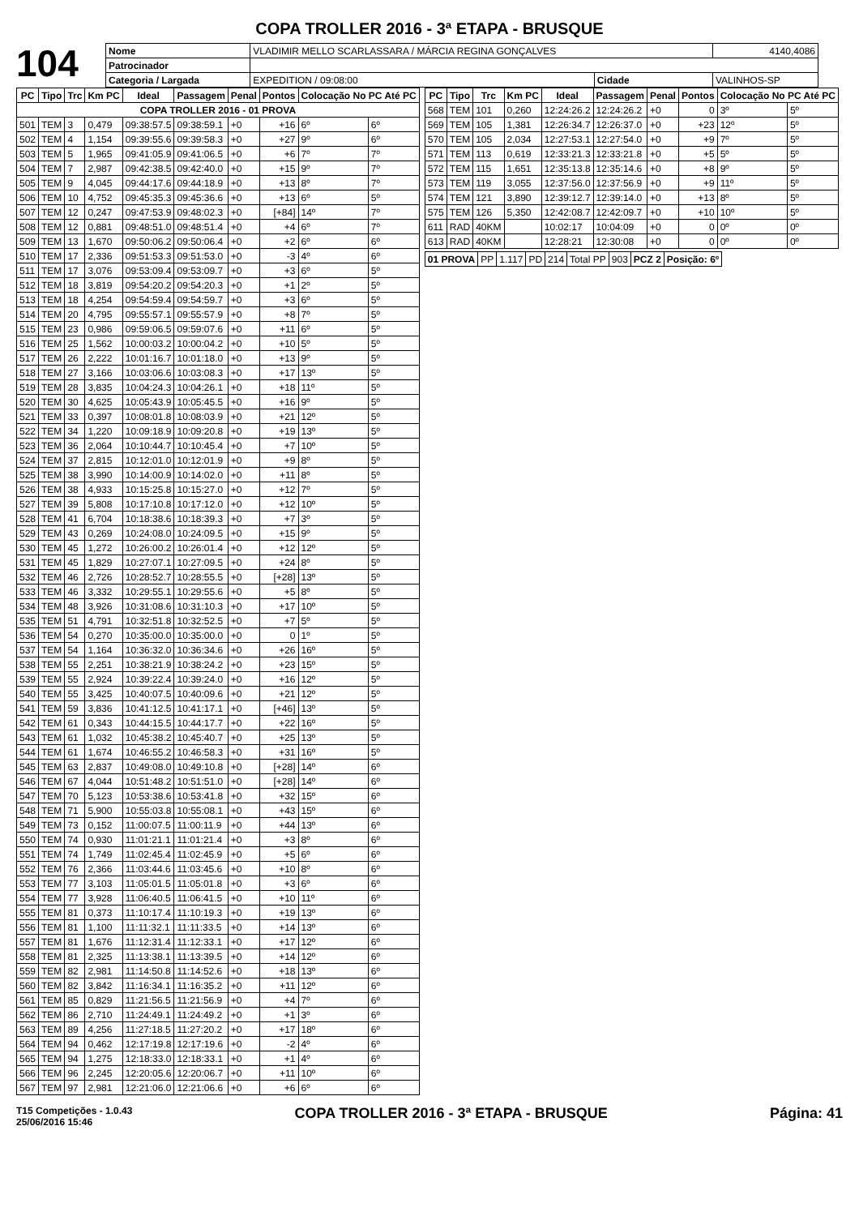COPA TROLLER 2016 - 3ª ETAPA - BRUSQUE
104
| Nome | VLADIMIR MELLO SCARLASSARA / MÁRCIA REGINA GONÇALVES | | | 4140,4086 |
| Patrocinador | | | | |
| Categoria / Largada | EXPEDITION / 09:08:00 | Cidade | VALINHOS-SP | |
| PC | Tipo | Trc | Km PC | Ideal | Passagem | Penal | Pontos | Colocação No PC Até PC | |
| --- | --- | --- | --- | --- | --- | --- | --- | --- | --- |
| COPA TROLLER 2016 - 01 PROVA | | | | | | | | | |
| 501 | TEM | 3 | 0,479 | 09:38:57.5 | 09:38:59.1 | +0 | +16 | 6º | 6º |
| 502 | TEM | 4 | 1,154 | 09:39:55.6 | 09:39:58.3 | +0 | +27 | 9º | 6º |
| 503 | TEM | 5 | 1,965 | 09:41:05.9 | 09:41:06.5 | +0 | +6 | 7º | 7º |
| 504 | TEM | 7 | 2,987 | 09:42:38.5 | 09:42:40.0 | +0 | +15 | 9º | 7º |
| 505 | TEM | 9 | 4,045 | 09:44:17.6 | 09:44:18.9 | +0 | +13 | 8º | 7º |
| 506 | TEM | 10 | 4,752 | 09:45:35.3 | 09:45:36.6 | +0 | +13 | 6º | 5º |
| 507 | TEM | 12 | 0,247 | 09:47:53.9 | 09:48:02.3 | +0 | [+84] | 14º | 7º |
| 508 | TEM | 12 | 0,881 | 09:48:51.0 | 09:48:51.4 | +0 | +4 | 6º | 7º |
| 509 | TEM | 13 | 1,670 | 09:50:06.2 | 09:50:06.4 | +0 | +2 | 6º | 6º |
| 510 | TEM | 17 | 2,336 | 09:51:53.3 | 09:51:53.0 | +0 | -3 | 4º | 6º |
| 511 | TEM | 17 | 3,076 | 09:53:09.4 | 09:53:09.7 | +0 | +3 | 6º | 5º |
| 512 | TEM | 18 | 3,819 | 09:54:20.2 | 09:54:20.3 | +0 | +1 | 2º | 5º |
| 513 | TEM | 18 | 4,254 | 09:54:59.4 | 09:54:59.7 | +0 | +3 | 6º | 5º |
| 514 | TEM | 20 | 4,795 | 09:55:57.1 | 09:55:57.9 | +0 | +8 | 7º | 5º |
| 515 | TEM | 23 | 0,986 | 09:59:06.5 | 09:59:07.6 | +0 | +11 | 6º | 5º |
| 516 | TEM | 25 | 1,562 | 10:00:03.2 | 10:00:04.2 | +0 | +10 | 5º | 5º |
| 517 | TEM | 26 | 2,222 | 10:01:16.7 | 10:01:18.0 | +0 | +13 | 9º | 5º |
| 518 | TEM | 27 | 3,166 | 10:03:06.6 | 10:03:08.3 | +0 | +17 | 13º | 5º |
| 519 | TEM | 28 | 3,835 | 10:04:24.3 | 10:04:26.1 | +0 | +18 | 11º | 5º |
| 520 | TEM | 30 | 4,625 | 10:05:43.9 | 10:05:45.5 | +0 | +16 | 9º | 5º |
| 521 | TEM | 33 | 0,397 | 10:08:01.8 | 10:08:03.9 | +0 | +21 | 12º | 5º |
| 522 | TEM | 34 | 1,220 | 10:09:18.9 | 10:09:20.8 | +0 | +19 | 13º | 5º |
| 523 | TEM | 36 | 2,064 | 10:10:44.7 | 10:10:45.4 | +0 | +7 | 10º | 5º |
| 524 | TEM | 37 | 2,815 | 10:12:01.0 | 10:12:01.9 | +0 | +9 | 8º | 5º |
| 525 | TEM | 38 | 3,990 | 10:14:00.9 | 10:14:02.0 | +0 | +11 | 8º | 5º |
| 526 | TEM | 38 | 4,933 | 10:15:25.8 | 10:15:27.0 | +0 | +12 | 7º | 5º |
| 527 | TEM | 39 | 5,808 | 10:17:10.8 | 10:17:12.0 | +0 | +12 | 10º | 5º |
| 528 | TEM | 41 | 6,704 | 10:18:38.6 | 10:18:39.3 | +0 | +7 | 3º | 5º |
| 529 | TEM | 43 | 0,269 | 10:24:08.0 | 10:24:09.5 | +0 | +15 | 9º | 5º |
| 530 | TEM | 45 | 1,272 | 10:26:00.2 | 10:26:01.4 | +0 | +12 | 12º | 5º |
| 531 | TEM | 45 | 1,829 | 10:27:07.1 | 10:27:09.5 | +0 | +24 | 8º | 5º |
| 532 | TEM | 46 | 2,726 | 10:28:52.7 | 10:28:55.5 | +0 | [+28] | 13º | 5º |
| 533 | TEM | 46 | 3,332 | 10:29:55.1 | 10:29:55.6 | +0 | +5 | 8º | 5º |
| 534 | TEM | 48 | 3,926 | 10:31:08.6 | 10:31:10.3 | +0 | +17 | 10º | 5º |
| 535 | TEM | 51 | 4,791 | 10:32:51.8 | 10:32:52.5 | +0 | +7 | 5º | 5º |
| 536 | TEM | 54 | 0,270 | 10:35:00.0 | 10:35:00.0 | +0 | 0 | 1º | 5º |
| 537 | TEM | 54 | 1,164 | 10:36:32.0 | 10:36:34.6 | +0 | +26 | 16º | 5º |
| 538 | TEM | 55 | 2,251 | 10:38:21.9 | 10:38:24.2 | +0 | +23 | 15º | 5º |
| 539 | TEM | 55 | 2,924 | 10:39:22.4 | 10:39:24.0 | +0 | +16 | 12º | 5º |
| 540 | TEM | 55 | 3,425 | 10:40:07.5 | 10:40:09.6 | +0 | +21 | 12º | 5º |
| 541 | TEM | 59 | 3,836 | 10:41:12.5 | 10:41:17.1 | +0 | [+46] | 13º | 5º |
| 542 | TEM | 61 | 0,343 | 10:44:15.5 | 10:44:17.7 | +0 | +22 | 16º | 5º |
| 543 | TEM | 61 | 1,032 | 10:45:38.2 | 10:45:40.7 | +0 | +25 | 13º | 5º |
| 544 | TEM | 61 | 1,674 | 10:46:55.2 | 10:46:58.3 | +0 | +31 | 16º | 5º |
| 545 | TEM | 63 | 2,837 | 10:49:08.0 | 10:49:10.8 | +0 | [+28] | 14º | 6º |
| 546 | TEM | 67 | 4,044 | 10:51:48.2 | 10:51:51.0 | +0 | [+28] | 14º | 6º |
| 547 | TEM | 70 | 5,123 | 10:53:38.6 | 10:53:41.8 | +0 | +32 | 15º | 6º |
| 548 | TEM | 71 | 5,900 | 10:55:03.8 | 10:55:08.1 | +0 | +43 | 15º | 6º |
| 549 | TEM | 73 | 0,152 | 11:00:07.5 | 11:00:11.9 | +0 | +44 | 13º | 6º |
| 550 | TEM | 74 | 0,930 | 11:01:21.1 | 11:01:21.4 | +0 | +3 | 8º | 6º |
| 551 | TEM | 74 | 1,749 | 11:02:45.4 | 11:02:45.9 | +0 | +5 | 6º | 6º |
| 552 | TEM | 76 | 2,366 | 11:03:44.6 | 11:03:45.6 | +0 | +10 | 8º | 6º |
| 553 | TEM | 77 | 3,103 | 11:05:01.5 | 11:05:01.8 | +0 | +3 | 6º | 6º |
| 554 | TEM | 77 | 3,928 | 11:06:40.5 | 11:06:41.5 | +0 | +10 | 11º | 6º |
| 555 | TEM | 81 | 0,373 | 11:10:17.4 | 11:10:19.3 | +0 | +19 | 13º | 6º |
| 556 | TEM | 81 | 1,100 | 11:11:32.1 | 11:11:33.5 | +0 | +14 | 13º | 6º |
| 557 | TEM | 81 | 1,676 | 11:12:31.4 | 11:12:33.1 | +0 | +17 | 12º | 6º |
| 558 | TEM | 81 | 2,325 | 11:13:38.1 | 11:13:39.5 | +0 | +14 | 12º | 6º |
| 559 | TEM | 82 | 2,981 | 11:14:50.8 | 11:14:52.6 | +0 | +18 | 13º | 6º |
| 560 | TEM | 82 | 3,842 | 11:16:34.1 | 11:16:35.2 | +0 | +11 | 12º | 6º |
| 561 | TEM | 85 | 0,829 | 11:21:56.5 | 11:21:56.9 | +0 | +4 | 7º | 6º |
| 562 | TEM | 86 | 2,710 | 11:24:49.1 | 11:24:49.2 | +0 | +1 | 3º | 6º |
| 563 | TEM | 89 | 4,256 | 11:27:18.5 | 11:27:20.2 | +0 | +17 | 18º | 6º |
| 564 | TEM | 94 | 0,462 | 12:17:19.8 | 12:17:19.6 | +0 | -2 | 4º | 6º |
| 565 | TEM | 94 | 1,275 | 12:18:33.0 | 12:18:33.1 | +0 | +1 | 4º | 6º |
| 566 | TEM | 96 | 2,245 | 12:20:05.6 | 12:20:06.7 | +0 | +11 | 10º | 6º |
| 567 | TEM | 97 | 2,981 | 12:21:06.0 | 12:21:06.6 | +0 | +6 | 6º | 6º |
| PC | Tipo | Trc | Km PC | Ideal | Passagem | Penal | Pontos | Colocação No PC Até PC | |
| --- | --- | --- | --- | --- | --- | --- | --- | --- | --- |
| 568 | TEM | 101 | 0,260 | 12:24:26.2 | 12:24:26.2 | +0 | 0 | 3º | 5º |
| 569 | TEM | 105 | 1,381 | 12:26:34.7 | 12:26:37.0 | +0 | +23 | 12º | 5º |
| 570 | TEM | 105 | 2,034 | 12:27:53.1 | 12:27:54.0 | +0 | +9 | 7º | 5º |
| 571 | TEM | 113 | 0,619 | 12:33:21.3 | 12:33:21.8 | +0 | +5 | 5º | 5º |
| 572 | TEM | 115 | 1,651 | 12:35:13.8 | 12:35:14.6 | +0 | +8 | 9º | 5º |
| 573 | TEM | 119 | 3,055 | 12:37:56.0 | 12:37:56.9 | +0 | +9 | 11º | 5º |
| 574 | TEM | 121 | 3,890 | 12:39:12.7 | 12:39:14.0 | +0 | +13 | 8º | 5º |
| 575 | TEM | 126 | 5,350 | 12:42:08.7 | 12:42:09.7 | +0 | +10 | 10º | 5º |
| 611 | RAD | 40KM | | 10:02:17 | 10:04:09 | +0 | 0 | 0º | 0º |
| 613 | RAD | 40KM | | 12:28:21 | 12:30:08 | +0 | 0 | 0º | 0º |
| 01 PROVA | PP | 1.117 | PD | 214 | Total PP | 903 | PCZ 2 | Posição: 6º |
T15 Competições - 1.0.43
25/06/2016 15:46 COPA TROLLER 2016 - 3ª ETAPA - BRUSQUE Página: 41